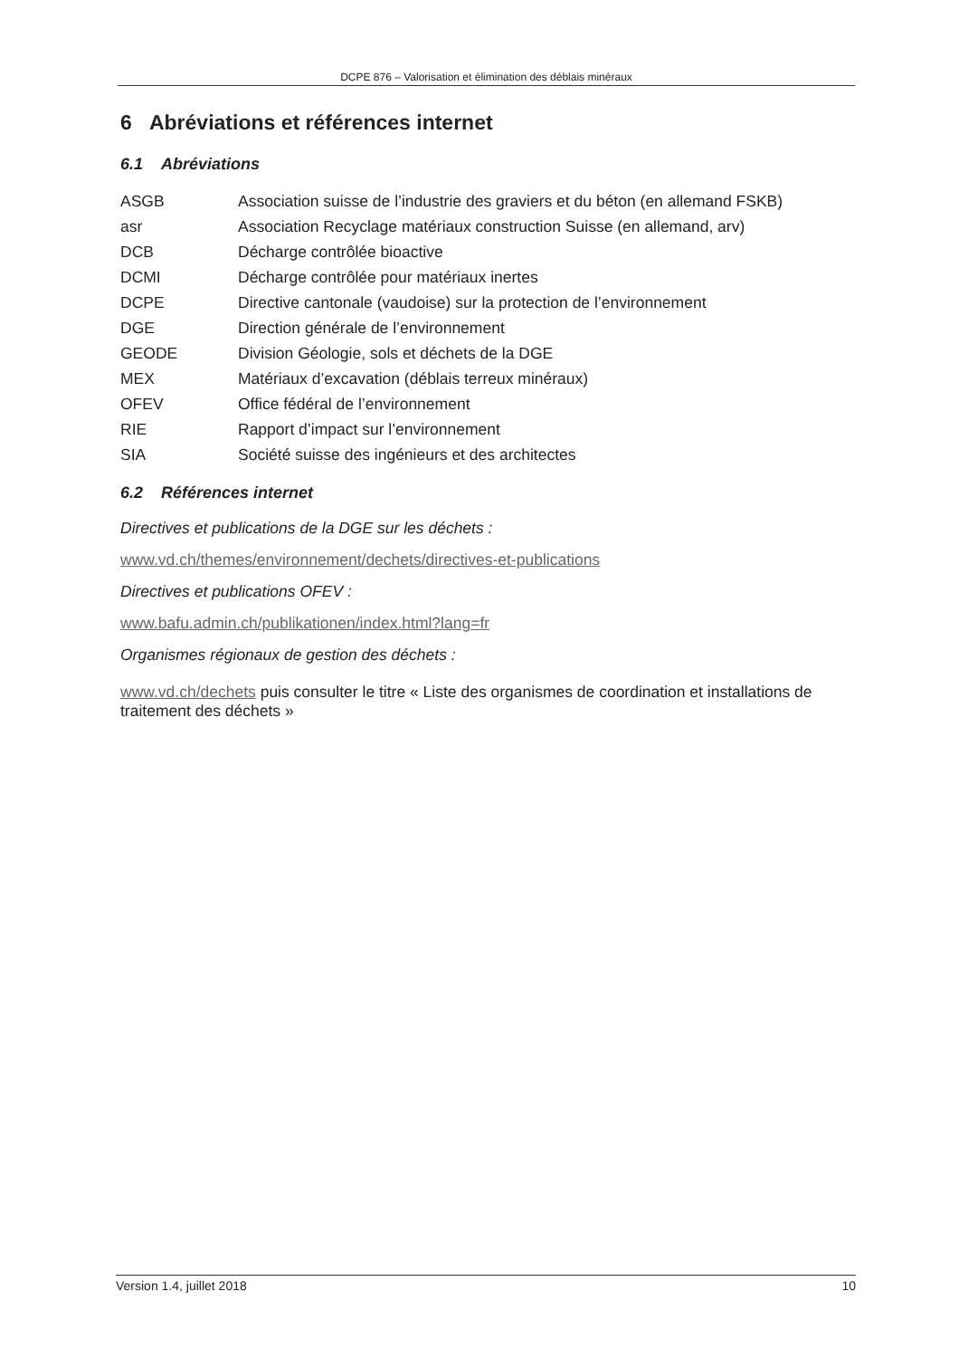DCPE 876 – Valorisation et élimination des déblais minéraux
6 Abréviations et références internet
6.1 Abréviations
| ASGB | Association suisse de l’industrie des graviers et du béton (en allemand FSKB) |
| asr | Association Recyclage matériaux construction Suisse (en allemand, arv) |
| DCB | Décharge contrôlée bioactive |
| DCMI | Décharge contrôlée pour matériaux inertes |
| DCPE | Directive cantonale (vaudoise) sur la protection de l’environnement |
| DGE | Direction générale de l’environnement |
| GEODE | Division Géologie, sols et déchets de la DGE |
| MEX | Matériaux d’excavation (déblais terreux minéraux) |
| OFEV | Office fédéral de l’environnement |
| RIE | Rapport d’impact sur l’environnement |
| SIA | Société suisse des ingénieurs et des architectes |
6.2 Références internet
Directives et publications de la DGE sur les déchets :
www.vd.ch/themes/environnement/dechets/directives-et-publications
Directives et publications OFEV :
www.bafu.admin.ch/publikationen/index.html?lang=fr
Organismes régionaux de gestion des déchets :
www.vd.ch/dechets puis consulter le titre « Liste des organismes de coordination et installations de traitement des déchets »
Version 1.4, juillet 2018 10